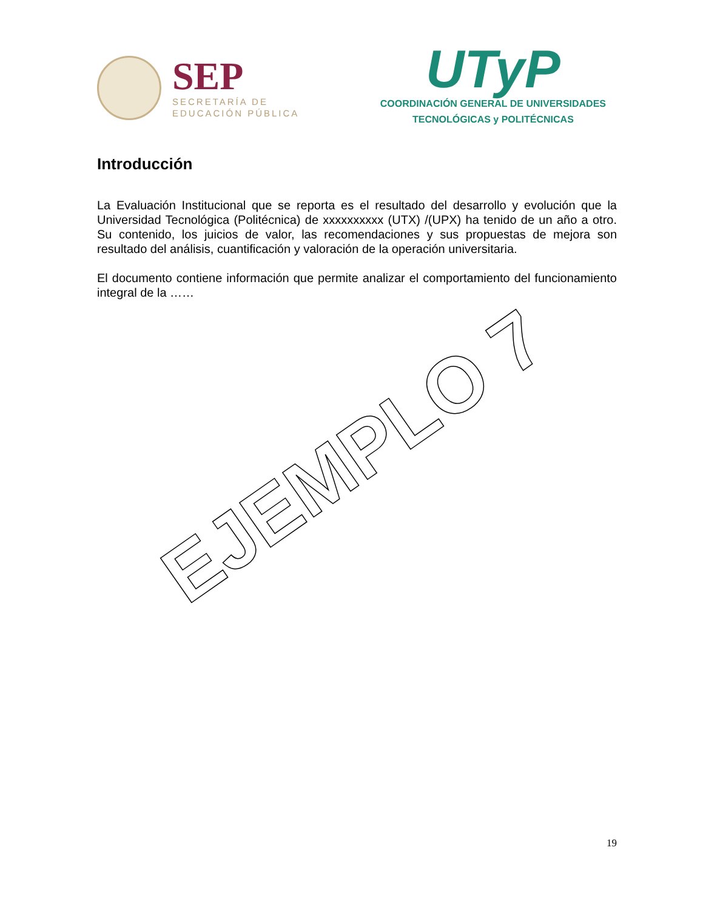SEP
SECRETARÍA DE
EDUCACIÓN PÚBLICA
UTyP
COORDINACIÓN GENERAL DE UNIVERSIDADES
TECNOLÓGICAS y POLITÉCNICAS
Introducción
La Evaluación Institucional que se reporta es el resultado del desarrollo y evolución que la Universidad Tecnológica (Politécnica) de xxxxxxxxxx (UTX) /(UPX) ha tenido de un año a otro. Su contenido, los juicios de valor, las recomendaciones y sus propuestas de mejora son resultado del análisis, cuantificación y valoración de la operación universitaria.
El documento contiene información que permite analizar el comportamiento del funcionamiento integral de la ……
EJEMPLO 7
19